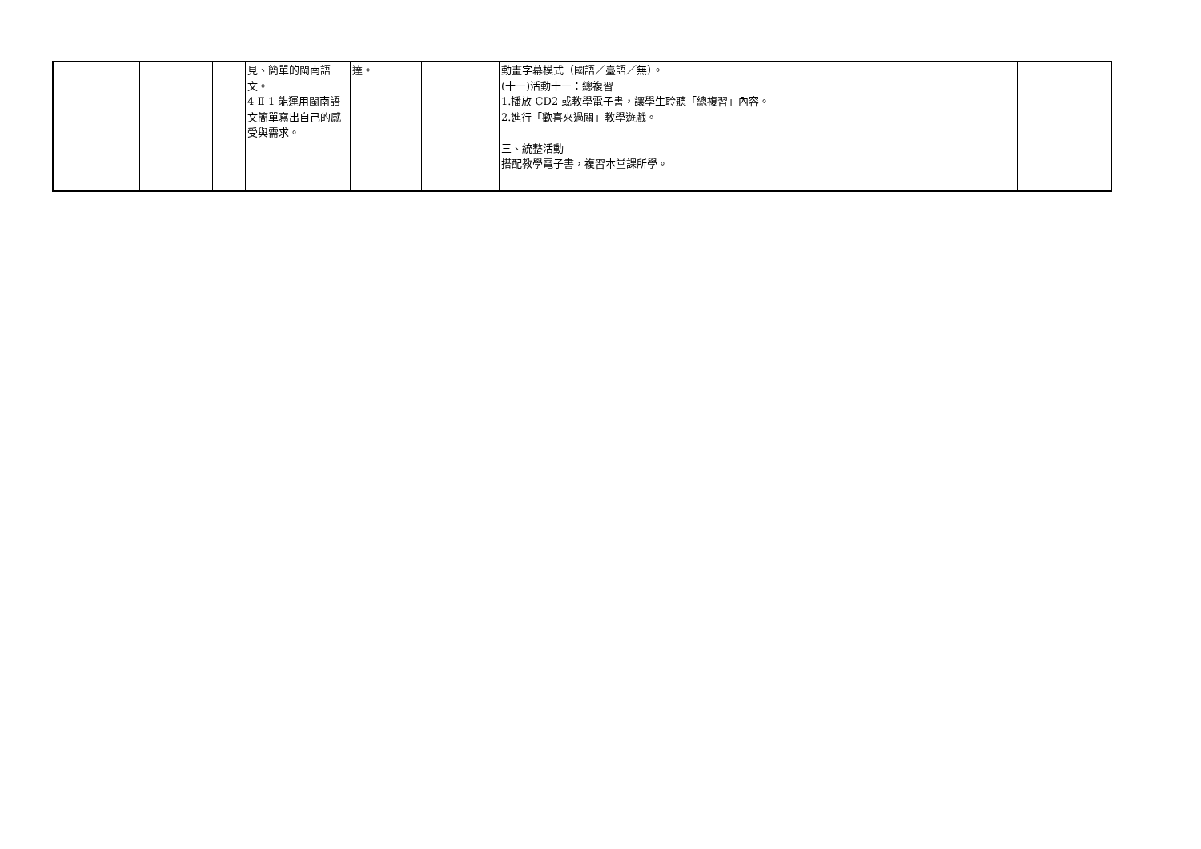| | | | 見、簡單的閩南語文。 4-Ⅱ-1 能運用閩南語文簡單寫出自己的感受與需求。 | 達。 | | 動畫字幕模式（國語／臺語／無）。 (十一)活動十一：總複習 1.播放 CD2 或教學電子書，讓學生聆聽「總複習」內容。 2.進行「歡喜來過關」教學遊戲。 三、統整活動 搭配教學電子書，複習本堂課所學。 | | |